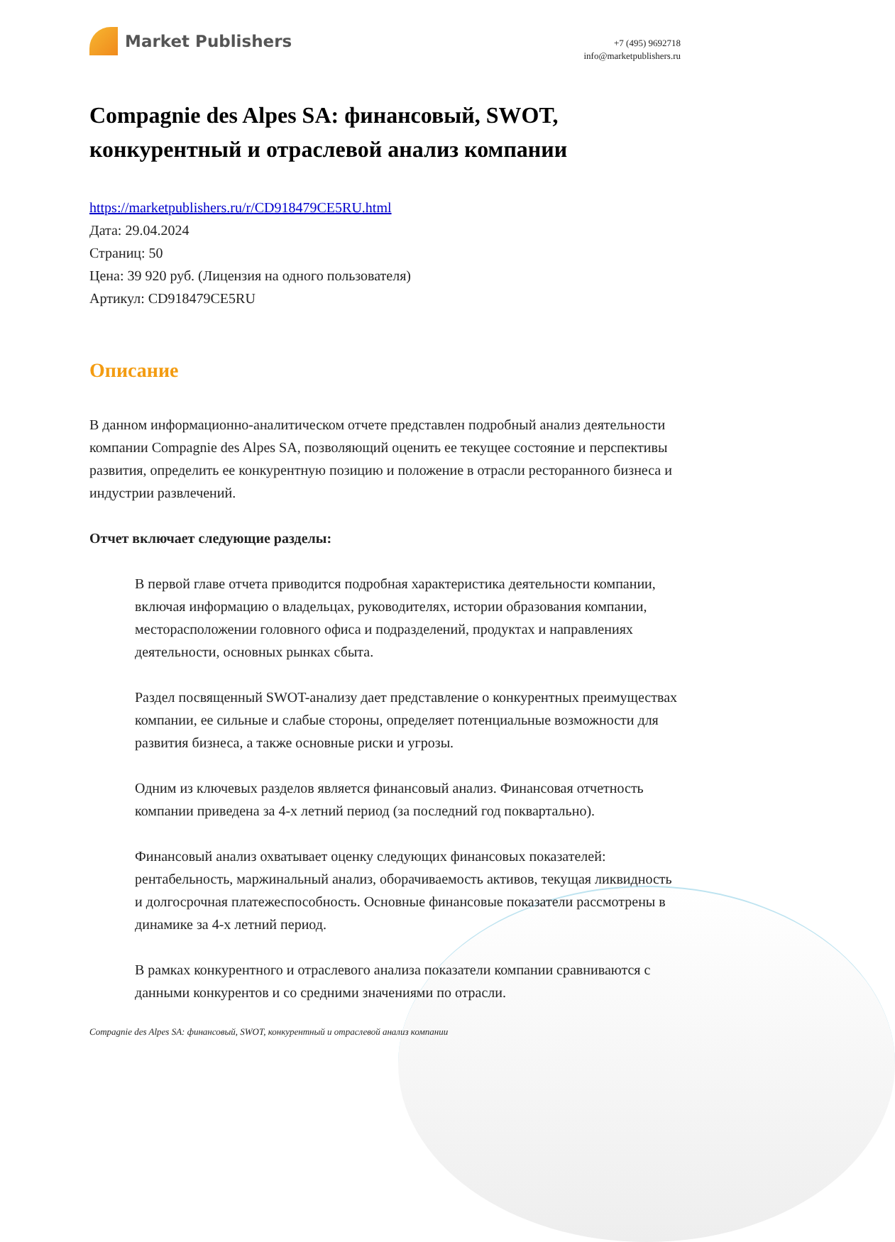Market Publishers
+7 (495) 9692718
info@marketpublishers.ru
Compagnie des Alpes SA: финансовый, SWOT, конкурентный и отраслевой анализ компании
https://marketpublishers.ru/r/CD918479CE5RU.html
Дата: 29.04.2024
Страниц: 50
Цена: 39 920 руб. (Лицензия на одного пользователя)
Артикул: CD918479CE5RU
Описание
В данном информационно-аналитическом отчете представлен подробный анализ деятельности компании Compagnie des Alpes SA, позволяющий оценить ее текущее состояние и перспективы развития, определить ее конкурентную позицию и положение в отрасли ресторанного бизнеса и индустрии развлечений.
Отчет включает следующие разделы:
В первой главе отчета приводится подробная характеристика деятельности компании, включая информацию о владельцах, руководителях, истории образования компании, месторасположении головного офиса и подразделений, продуктах и направлениях деятельности, основных рынках сбыта.
Раздел посвященный SWOT-анализу дает представление о конкурентных преимуществах компании, ее сильные и слабые стороны, определяет потенциальные возможности для развития бизнеса, а также основные риски и угрозы.
Одним из ключевых разделов является финансовый анализ. Финансовая отчетность компании приведена за 4-х летний период (за последний год поквартально).
Финансовый анализ охватывает оценку следующих финансовых показателей: рентабельность, маржинальный анализ, оборачиваемость активов, текущая ликвидность и долгосрочная платежеспособность. Основные финансовые показатели рассмотрены в динамике за 4-х летний период.
В рамках конкурентного и отраслевого анализа показатели компании сравниваются с данными конкурентов и со средними значениями по отрасли.
Compagnie des Alpes SA: финансовый, SWOT, конкурентный и отраслевой анализ компании